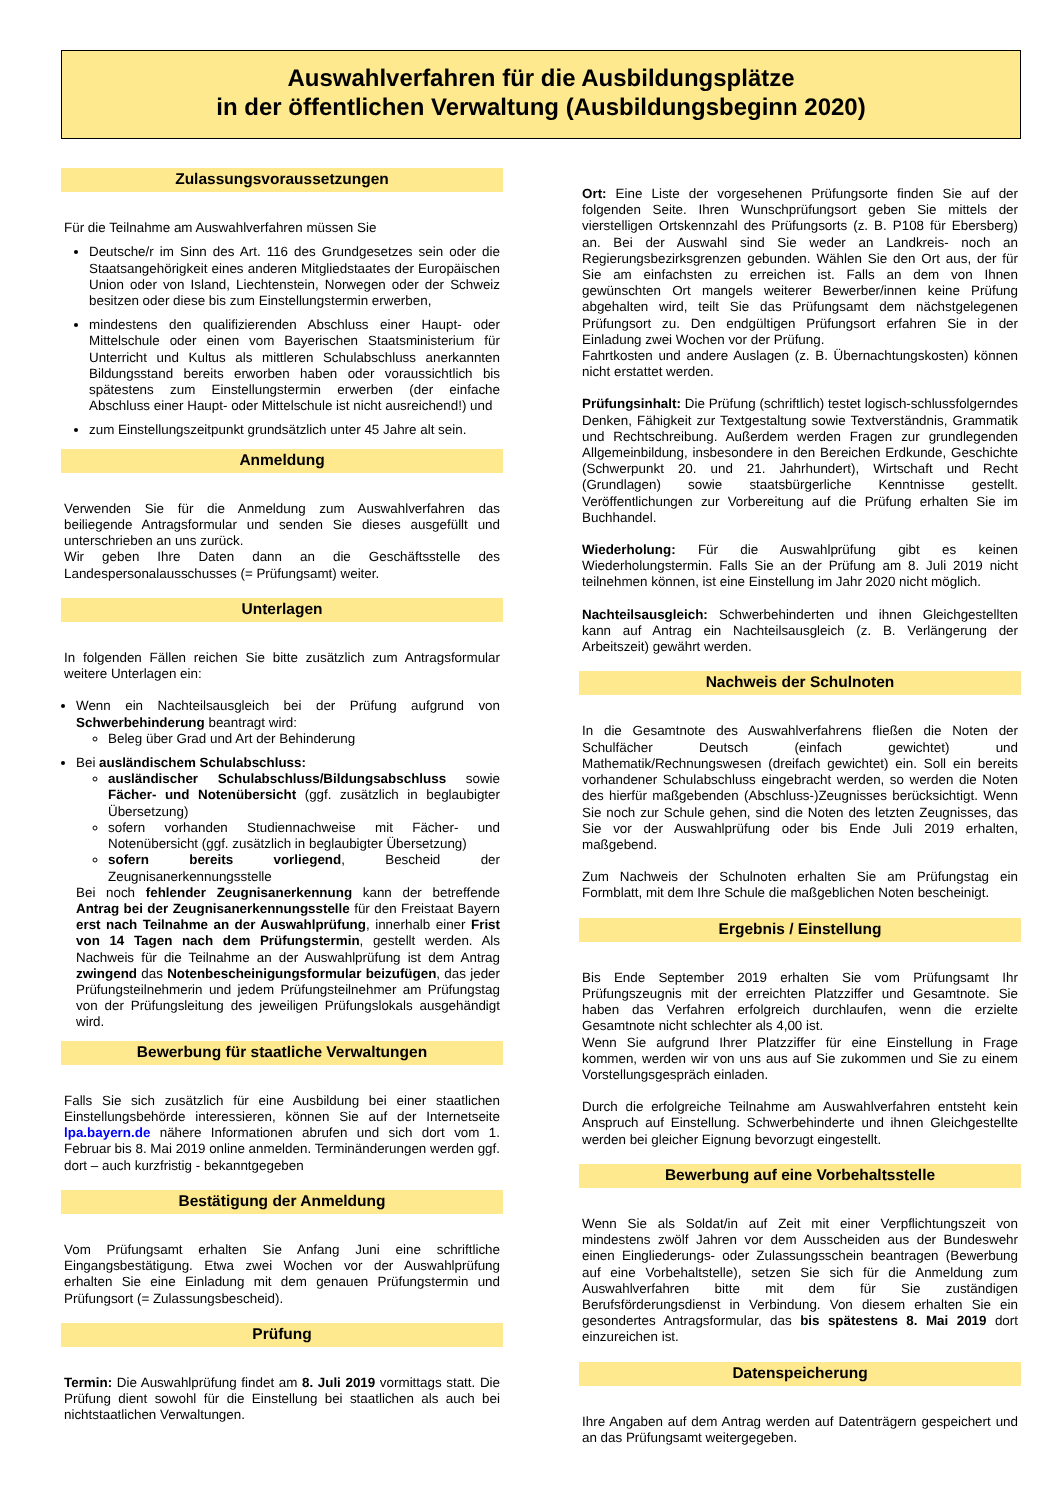Auswahlverfahren für die Ausbildungsplätze
in der öffentlichen Verwaltung (Ausbildungsbeginn 2020)
Zulassungsvoraussetzungen
Für die Teilnahme am Auswahlverfahren müssen Sie
Deutsche/r im Sinn des Art. 116 des Grundgesetzes sein oder die Staatsangehörigkeit eines anderen Mitgliedstaates der Europäischen Union oder von Island, Liechtenstein, Norwegen oder der Schweiz besitzen oder diese bis zum Einstellungstermin erwerben,
mindestens den qualifizierenden Abschluss einer Haupt- oder Mittelschule oder einen vom Bayerischen Staatsministerium für Unterricht und Kultus als mittleren Schulabschluss anerkannten Bildungsstand bereits erworben haben oder voraussichtlich bis spätestens zum Einstellungstermin erwerben (der einfache Abschluss einer Haupt- oder Mittelschule ist nicht ausreichend!) und
zum Einstellungszeitpunkt grundsätzlich unter 45 Jahre alt sein.
Anmeldung
Verwenden Sie für die Anmeldung zum Auswahlverfahren das beiliegende Antragsformular und senden Sie dieses ausgefüllt und unterschrieben an uns zurück.
Wir geben Ihre Daten dann an die Geschäftsstelle des Landespersonalausschusses (= Prüfungsamt) weiter.
Unterlagen
In folgenden Fällen reichen Sie bitte zusätzlich zum Antragsformular weitere Unterlagen ein:
Wenn ein Nachteilsausgleich bei der Prüfung aufgrund von Schwerbehinderung beantragt wird:
Beleg über Grad und Art der Behinderung
Bei ausländischem Schulabschluss:
ausländischer Schulabschluss/Bildungsabschluss sowie Fächer- und Notenübersicht (ggf. zusätzlich in beglaubigter Übersetzung)
sofern vorhanden Studiennachweise mit Fächer- und Notenübersicht (ggf. zusätzlich in beglaubigter Übersetzung)
sofern bereits vorliegend, Bescheid der Zeugnisanerkennungsstelle
Bei noch fehlender Zeugnisanerkennung kann der betreffende Antrag bei der Zeugnisanerkennungsstelle für den Freistaat Bayern erst nach Teilnahme an der Auswahlprüfung, innerhalb einer Frist von 14 Tagen nach dem Prüfungstermin, gestellt werden. Als Nachweis für die Teilnahme an der Auswahlprüfung ist dem Antrag zwingend das Notenbescheinigungsformular beizufügen, das jeder Prüfungsteilnehmerin und jedem Prüfungsteilnehmer am Prüfungstag von der Prüfungsleitung des jeweiligen Prüfungslokals ausgehändigt wird.
Bewerbung für staatliche Verwaltungen
Falls Sie sich zusätzlich für eine Ausbildung bei einer staatlichen Einstellungsbehörde interessieren, können Sie auf der Internetseite lpa.bayern.de nähere Informationen abrufen und sich dort vom 1. Februar bis 8. Mai 2019 online anmelden. Terminänderungen werden ggf. dort – auch kurzfristig - bekanntgegeben
Bestätigung der Anmeldung
Vom Prüfungsamt erhalten Sie Anfang Juni eine schriftliche Eingangsbestätigung. Etwa zwei Wochen vor der Auswahlprüfung erhalten Sie eine Einladung mit dem genauen Prüfungstermin und Prüfungsort (= Zulassungsbescheid).
Prüfung
Termin: Die Auswahlprüfung findet am 8. Juli 2019 vormittags statt. Die Prüfung dient sowohl für die Einstellung bei staatlichen als auch bei nichtstaatlichen Verwaltungen.
Ort: Eine Liste der vorgesehenen Prüfungsorte finden Sie auf der folgenden Seite. Ihren Wunschprüfungsort geben Sie mittels der vierstelligen Ortskennzahl des Prüfungsorts (z. B. P108 für Ebersberg) an. Bei der Auswahl sind Sie weder an Landkreis- noch an Regierungsbezirksgrenzen gebunden. Wählen Sie den Ort aus, der für Sie am einfachsten zu erreichen ist. Falls an dem von Ihnen gewünschten Ort mangels weiterer Bewerber/innen keine Prüfung abgehalten wird, teilt Sie das Prüfungsamt dem nächstgelegenen Prüfungsort zu. Den endgültigen Prüfungsort erfahren Sie in der Einladung zwei Wochen vor der Prüfung.
Fahrtkosten und andere Auslagen (z. B. Übernachtungskosten) können nicht erstattet werden.
Prüfungsinhalt: Die Prüfung (schriftlich) testet logisch-schlussfolgerndes Denken, Fähigkeit zur Textgestaltung sowie Textverständnis, Grammatik und Rechtschreibung. Außerdem werden Fragen zur grundlegenden Allgemeinbildung, insbesondere in den Bereichen Erdkunde, Geschichte (Schwerpunkt 20. und 21. Jahrhundert), Wirtschaft und Recht (Grundlagen) sowie staatsbürgerliche Kenntnisse gestellt. Veröffentlichungen zur Vorbereitung auf die Prüfung erhalten Sie im Buchhandel.
Wiederholung: Für die Auswahlprüfung gibt es keinen Wiederholungstermin. Falls Sie an der Prüfung am 8. Juli 2019 nicht teilnehmen können, ist eine Einstellung im Jahr 2020 nicht möglich.
Nachteilsausgleich: Schwerbehinderten und ihnen Gleichgestellten kann auf Antrag ein Nachteilsausgleich (z. B. Verlängerung der Arbeitszeit) gewährt werden.
Nachweis der Schulnoten
In die Gesamtnote des Auswahlverfahrens fließen die Noten der Schulfächer Deutsch (einfach gewichtet) und Mathematik/Rechnungswesen (dreifach gewichtet) ein. Soll ein bereits vorhandener Schulabschluss eingebracht werden, so werden die Noten des hierfür maßgebenden (Abschluss-)Zeugnisses berücksichtigt. Wenn Sie noch zur Schule gehen, sind die Noten des letzten Zeugnisses, das Sie vor der Auswahlprüfung oder bis Ende Juli 2019 erhalten, maßgebend.
Zum Nachweis der Schulnoten erhalten Sie am Prüfungstag ein Formblatt, mit dem Ihre Schule die maßgeblichen Noten bescheinigt.
Ergebnis / Einstellung
Bis Ende September 2019 erhalten Sie vom Prüfungsamt Ihr Prüfungszeugnis mit der erreichten Platzziffer und Gesamtnote. Sie haben das Verfahren erfolgreich durchlaufen, wenn die erzielte Gesamtnote nicht schlechter als 4,00 ist.
Wenn Sie aufgrund Ihrer Platzziffer für eine Einstellung in Frage kommen, werden wir von uns aus auf Sie zukommen und Sie zu einem Vorstellungsgespräch einladen.
Durch die erfolgreiche Teilnahme am Auswahlverfahren entsteht kein Anspruch auf Einstellung. Schwerbehinderte und ihnen Gleichgestellte werden bei gleicher Eignung bevorzugt eingestellt.
Bewerbung auf eine Vorbehaltsstelle
Wenn Sie als Soldat/in auf Zeit mit einer Verpflichtungszeit von mindestens zwölf Jahren vor dem Ausscheiden aus der Bundeswehr einen Eingliederungs- oder Zulassungsschein beantragen (Bewerbung auf eine Vorbehaltstelle), setzen Sie sich für die Anmeldung zum Auswahlverfahren bitte mit dem für Sie zuständigen Berufsförderungsdienst in Verbindung. Von diesem erhalten Sie ein gesondertes Antragsformular, das bis spätestens 8. Mai 2019 dort einzureichen ist.
Datenspeicherung
Ihre Angaben auf dem Antrag werden auf Datenträgern gespeichert und an das Prüfungsamt weitergegeben.